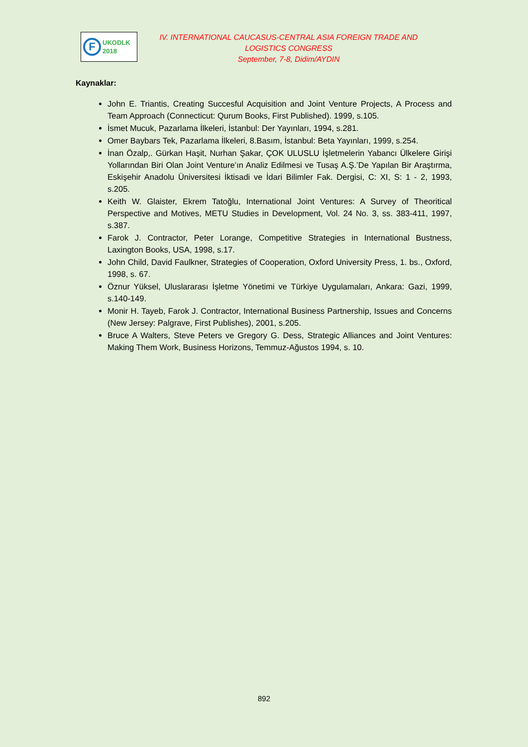F
UKODLK
2018
IV. INTERNATIONAL CAUCASUS-CENTRAL ASIA FOREIGN TRADE AND LOGISTICS CONGRESS
September, 7-8, Didim/AYDIN
Kaynaklar:
John E. Triantis, Creating Succesful Acquisition and Joint Venture Projects, A Process and Team Approach (Connecticut: Qurum Books, First Published). 1999, s.105.
İsmet Mucuk, Pazarlama İlkeleri, İstanbul: Der Yayınları, 1994, s.281.
Omer Baybars Tek, Pazarlama İlkeleri, 8.Basım, İstanbul: Beta Yayınları, 1999, s.254.
İnan Özalp,. Gürkan Haşit, Nurhan Şakar, ÇOK ULUSLU İşletmelerin Yabancı Ülkelere Girişi Yollarından Biri Olan Joint Venture’ın Analiz Edilmesi ve Tusaş A.Ş.’De Yapılan Bir Araştırma, Eskişehir Anadolu Üniversitesi İktisadi ve İdari Bilimler Fak. Dergisi, C: XI, S: 1 - 2, 1993, s.205.
Keith W. Glaister, Ekrem Tatoğlu, International Joint Ventures: A Survey of Theoritical Perspective and Motives, METU Studies in Development, Vol. 24 No. 3, ss. 383-411, 1997, s.387.
Farok J. Contractor, Peter Lorange, Competitive Strategies in International Bustness, Laxington Books, USA, 1998, s.17.
John Child, David Faulkner, Strategies of Cooperation, Oxford University Press, 1. bs., Oxford, 1998, s. 67.
Öznur Yüksel, Uluslararası İşletme Yönetimi ve Türkiye Uygulamaları, Ankara: Gazi, 1999, s.140-149.
Monir H. Tayeb, Farok J. Contractor, International Business Partnership, Issues and Concerns (New Jersey: Palgrave, First Publishes), 2001, s.205.
Bruce A Walters, Steve Peters ve Gregory G. Dess, Strategic Alliances and Joint Ventures: Making Them Work, Business Horizons, Temmuz-Ağustos 1994, s. 10.
892